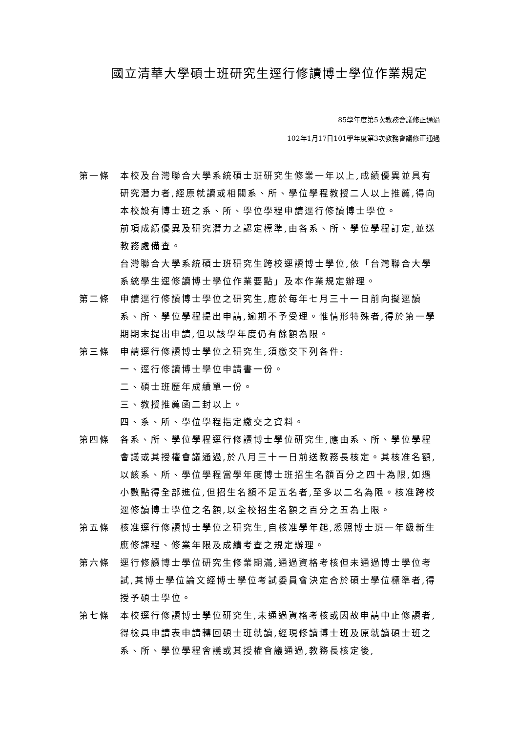國立清華大學碩士班研究生逕行修讀博士學位作業規定
85學年度第5次教務會議修正通過
102年1月17日101學年度第3次教務會議修正通過
第一條 本校及台灣聯合大學系統碩士班研究生修業一年以上,成績優異並具有研究潛力者,經原就讀或相關系、所、學位學程教授二人以上推薦,得向本校設有博士班之系、所、學位學程申請逕行修讀博士學位。
前項成績優異及研究潛力之認定標準,由各系、所、學位學程訂定,並送教務處備查。
台灣聯合大學系統碩士班研究生跨校逕讀博士學位,依「台灣聯合大學系統學生逕修讀博士學位作業要點」及本作業規定辦理。
第二條 申請逕行修讀博士學位之研究生,應於每年七月三十一日前向擬逕讀系、所、學位學程提出申請,逾期不予受理。惟情形特殊者,得於第一學期期末提出申請,但以該學年度仍有餘額為限。
第三條 申請逕行修讀博士學位之研究生,須繳交下列各件:
一、逕行修讀博士學位申請書一份。
二、碩士班歷年成績單一份。
三、教授推薦函二封以上。
四、系、所、學位學程指定繳交之資料。
第四條 各系、所、學位學程逕行修讀博士學位研究生,應由系、所、學位學程會議或其授權會議通過,於八月三十一日前送教務長核定。其核准名額,以該系、所、學位學程當學年度博士班招生名額百分之四十為限,如遇小數點得全部進位,但招生名額不足五名者,至多以二名為限。核准跨校逕修讀博士學位之名額,以全校招生名額之百分之五為上限。
第五條 核准逕行修讀博士學位之研究生,自核准學年起,悉照博士班一年級新生應修課程、修業年限及成績考查之規定辦理。
第六條 逕行修讀博士學位研究生修業期滿,通過資格考核但未通過博士學位考試,其博士學位論文經博士學位考試委員會決定合於碩士學位標準者,得授予碩士學位。
第七條 本校逕行修讀博士學位研究生,未通過資格考核或因故申請中止修讀者,得檢具申請表申請轉回碩士班就讀,經現修讀博士班及原就讀碩士班之系、所、學位學程會議或其授權會議通過,教務長核定後,